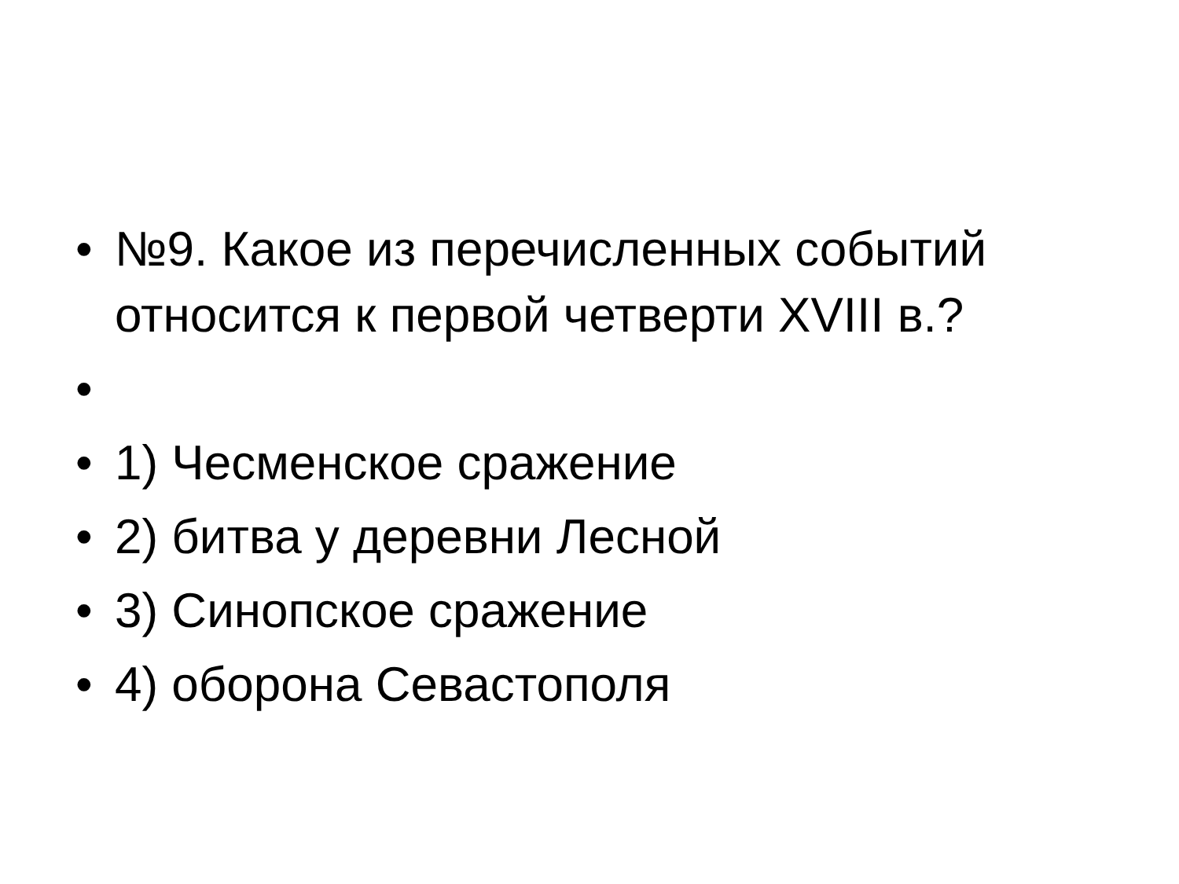• №9. Какое из перечисленных событий относится к первой четверти XVIII в.?
•
• 1) Чесменское сражение
• 2) битва у деревни Лесной
• 3) Синопское сражение
• 4) оборона Севастополя